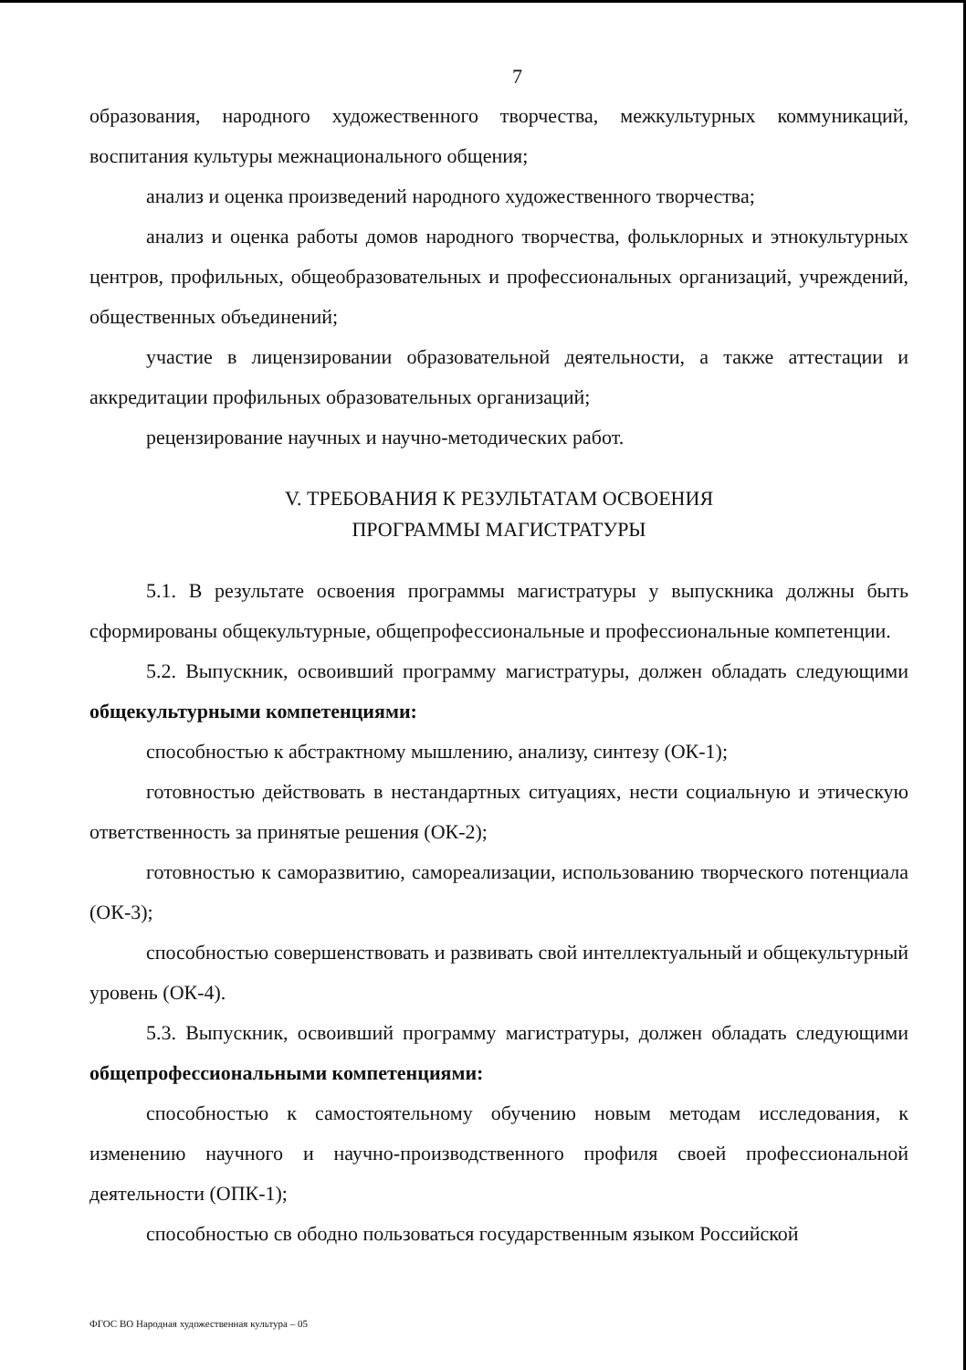7
образования, народного художественного творчества, межкультурных коммуникаций, воспитания культуры межнационального общения;
анализ и оценка произведений народного художественного творчества;
анализ и оценка работы домов народного творчества, фольклорных и этнокультурных центров, профильных, общеобразовательных и профессиональных организаций, учреждений, общественных объединений;
участие в лицензировании образовательной деятельности, а также аттестации и аккредитации профильных образовательных организаций;
рецензирование научных и научно-методических работ.
V. ТРЕБОВАНИЯ К РЕЗУЛЬТАТАМ ОСВОЕНИЯ
ПРОГРАММЫ МАГИСТРАТУРЫ
5.1. В результате освоения программы магистратуры у выпускника должны быть сформированы общекультурные, общепрофессиональные и профессиональные компетенции.
5.2. Выпускник, освоивший программу магистратуры, должен обладать следующими общекультурными компетенциями:
способностью к абстрактному мышлению, анализу, синтезу (ОК-1);
готовностью действовать в нестандартных ситуациях, нести социальную и этическую ответственность за принятые решения (ОК-2);
готовностью к саморазвитию, самореализации, использованию творческого потенциала (ОК-3);
способностью совершенствовать и развивать свой интеллектуальный и общекультурный уровень (ОК-4).
5.3. Выпускник, освоивший программу магистратуры, должен обладать следующими общепрофессиональными компетенциями:
способностью к самостоятельному обучению новым методам исследования, к изменению научного и научно-производственного профиля своей профессиональной деятельности (ОПК-1);
способностью св ободно пользоваться государственным языком Российской
ФГОС ВО Народная художественная культура – 05